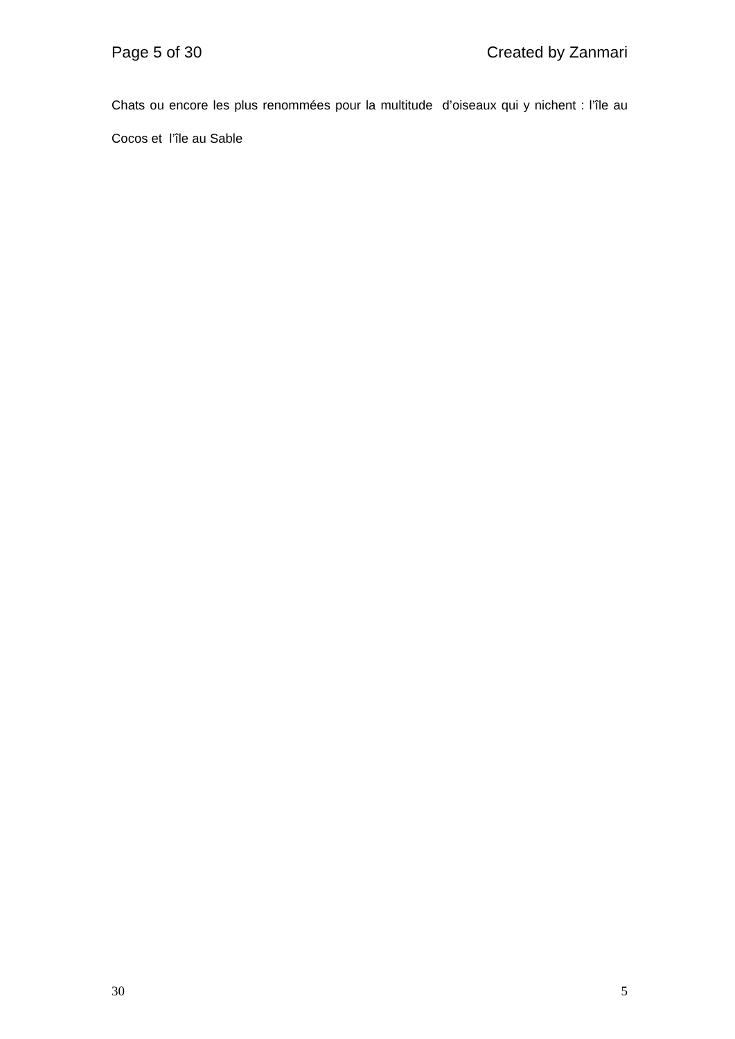Page 5 of 30 Created by Zanmari
Chats ou encore les plus renommées pour la multitude d’oiseaux qui y nichent : l’île au Cocos et l’île au Sable
30 5